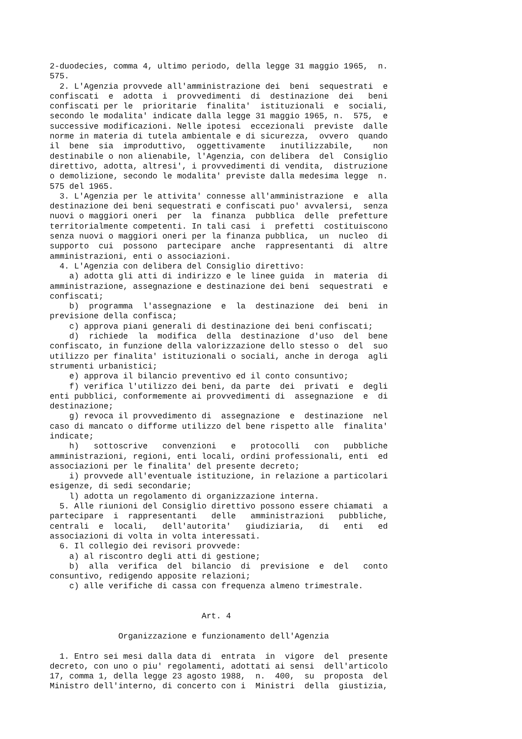2-duodecies, comma 4, ultimo periodo, della legge 31 maggio 1965,  n.
575.
  2. L'Agenzia provvede all'amministrazione dei  beni  sequestrati  e
confiscati  e  adotta  i  provvedimenti  di  destinazione  dei   beni
confiscati per le  prioritarie  finalita'  istituzionali  e  sociali,
secondo le modalita' indicate dalla legge 31 maggio 1965, n.  575,  e
successive modificazioni. Nelle ipotesi  eccezionali  previste  dalle
norme in materia di tutela ambientale e di sicurezza,  ovvero  quando
il  bene  sia  improduttivo,  oggettivamente   inutilizzabile,    non
destinabile o non alienabile, l'Agenzia, con delibera  del  Consiglio
direttivo, adotta, altresi', i provvedimenti di vendita,  distruzione
o demolizione, secondo le modalita' previste dalla medesima legge  n.
575 del 1965.
  3. L'Agenzia per le attivita' connesse all'amministrazione  e  alla
destinazione dei beni sequestrati e confiscati puo' avvalersi,  senza
nuovi o maggiori oneri  per  la  finanza  pubblica  delle  prefetture
territorialmente competenti. In tali casi  i  prefetti  costituiscono
senza nuovi o maggiori oneri per la finanza pubblica,  un  nucleo  di
supporto  cui  possono  partecipare  anche  rappresentanti  di  altre
amministrazioni, enti o associazioni.
  4. L'Agenzia con delibera del Consiglio direttivo:
    a) adotta gli atti di indirizzo e le linee guida  in  materia  di
amministrazione, assegnazione e destinazione dei beni  sequestrati  e
confiscati;
    b)  programma  l'assegnazione  e  la  destinazione  dei  beni  in
previsione della confisca;
    c) approva piani generali di destinazione dei beni confiscati;
    d)  richiede  la  modifica  della  destinazione  d'uso  del  bene
confiscato, in funzione della valorizzazione dello stesso o  del  suo
utilizzo per finalita' istituzionali o sociali, anche in deroga  agli
strumenti urbanistici;
    e) approva il bilancio preventivo ed il conto consuntivo;
    f) verifica l'utilizzo dei beni, da parte  dei  privati  e  degli
enti pubblici, conformemente ai provvedimenti di  assegnazione  e  di
destinazione;
    g) revoca il provvedimento di  assegnazione  e  destinazione  nel
caso di mancato o difforme utilizzo del bene rispetto alle  finalita'
indicate;
    h)   sottoscrive   convenzioni   e   protocolli   con   pubbliche
amministrazioni, regioni, enti locali, ordini professionali, enti  ed
associazioni per le finalita' del presente decreto;
    i) provvede all'eventuale istituzione, in relazione a particolari
esigenze, di sedi secondarie;
    l) adotta un regolamento di organizzazione interna.
  5. Alle riunioni del Consiglio direttivo possono essere chiamati  a
partecipare  i  rappresentanti   delle   amministrazioni   pubbliche,
centrali  e  locali,   dell'autorita'   giudiziaria,   di   enti   ed
associazioni di volta in volta interessati.
  6. Il collegio dei revisori provvede:
    a) al riscontro degli atti di gestione;
    b)  alla  verifica  del  bilancio  di  previsione  e  del   conto
consuntivo, redigendo apposite relazioni;
    c) alle verifiche di cassa con frequenza almeno trimestrale.


                               Art. 4

              Organizzazione e funzionamento dell'Agenzia

  1. Entro sei mesi dalla data di  entrata  in  vigore  del  presente
decreto, con uno o piu' regolamenti, adottati ai sensi  dell'articolo
17, comma 1, della legge 23 agosto 1988,  n.  400,  su  proposta  del
Ministro dell'interno, di concerto con i  Ministri  della  giustizia,